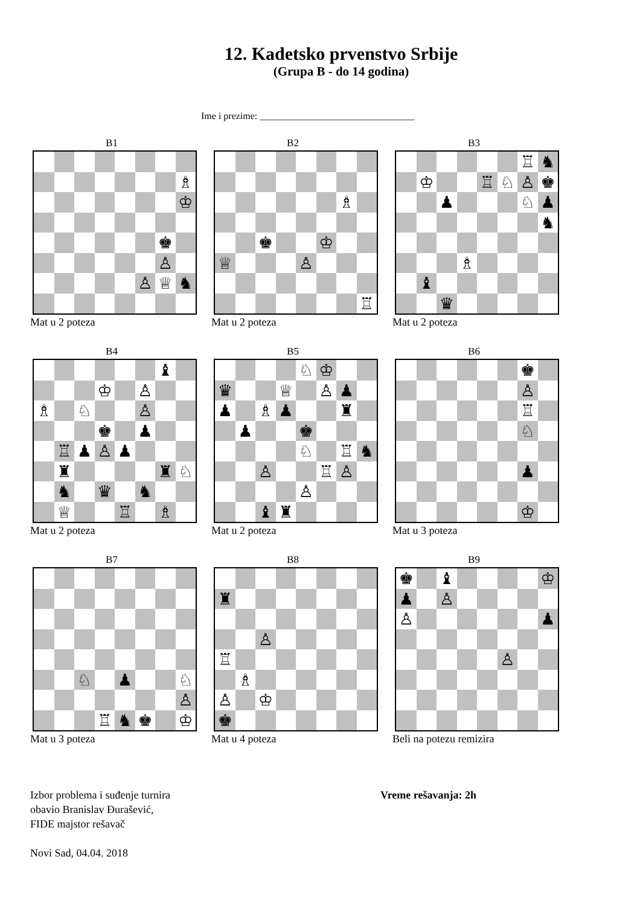12. Kadetsko prvenstvo Srbije
(Grupa B - do 14 godina)
Ime i prezime: ________________________________
B1
♗
♔
♚
♙
♙ ♕ ♞
Mat u 2 poteza
B2
♗
♚ ♔
♕ ♙
♖
Mat u 2 poteza
B3
♖ ♞
♔ ♖ ♘ ♙ ♚
♟ ♘ ♟
♞
♗
♝
♛
Mat u 2 poteza
B4
♝
♔ ♙
♗ ♘ ♙
♚ ♟
♖ ♟ ♙ ♟
♜ ♜ ♘
♞ ♛ ♞
♕ ♖ ♗
Mat u 2 poteza
B5
♘ ♔
♛ ♕ ♙ ♟
♟ ♗ ♟ ♜
♟ ♚
♘ ♖ ♞
♙ ♖ ♙
♙
♝ ♜
Mat u 2 poteza
B6
♚
♙
♖
♘
♟
♔
Mat u 3 poteza
B7
♘ ♟ ♘
♙
♖ ♞ ♚ ♔
Mat u 3 poteza
B8
♜
♙
♖
♗
♙ ♔
♚
Mat u 4 poteza
B9
♚ ♝ ♔
♟ ♙
♙ ♟
♙
Beli na potezu remizira
Izbor problema i suđenje turnira
obavio Branislav Đurašević,
FIDE majstor rešavač
Novi Sad, 04.04. 2018
Vreme rešavanja: 2h